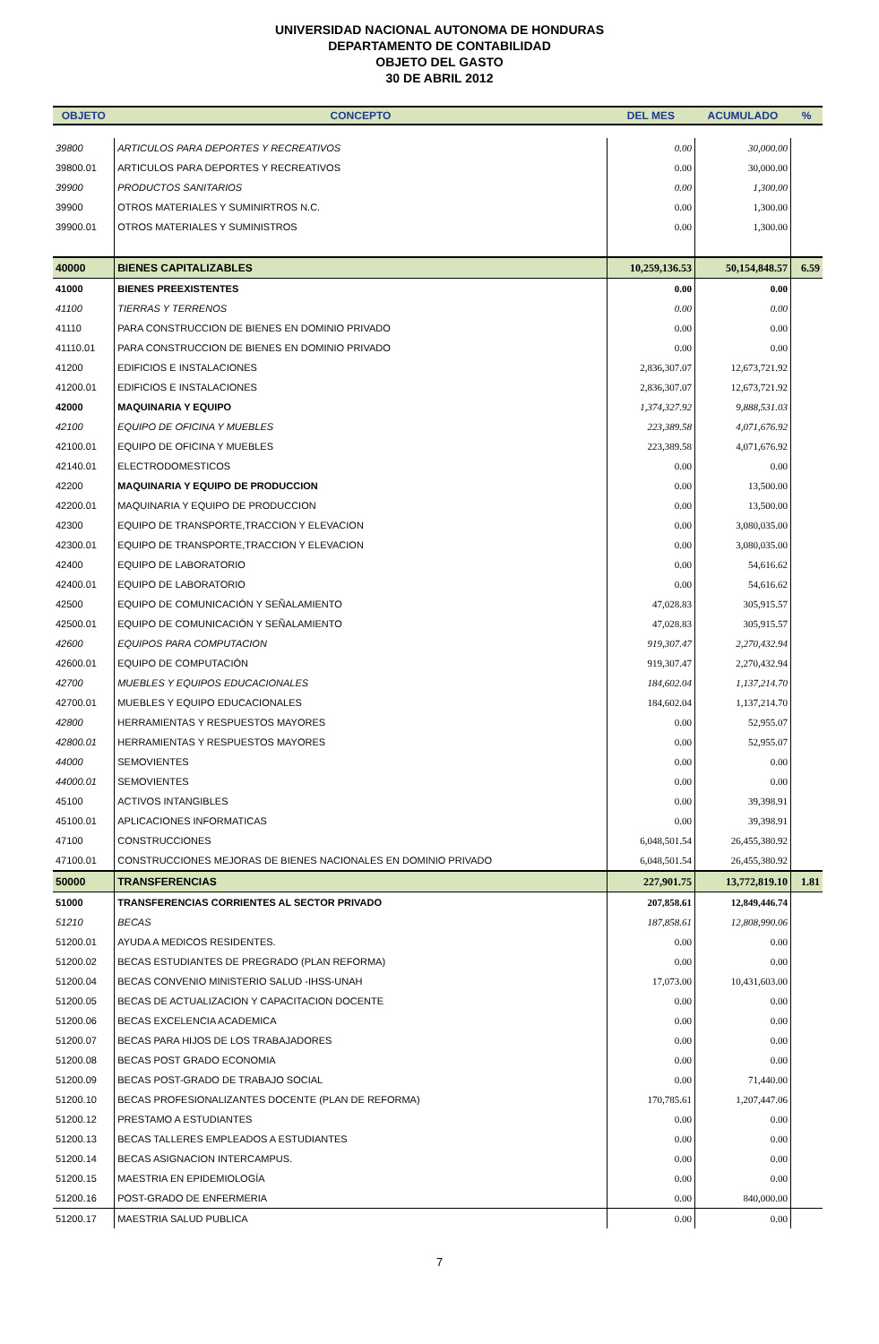UNIVERSIDAD NACIONAL AUTONOMA DE HONDURAS
DEPARTAMENTO DE CONTABILIDAD
OBJETO DEL GASTO
30 DE ABRIL 2012
| OBJETO | CONCEPTO | DEL MES | ACUMULADO | % |
| --- | --- | --- | --- | --- |
| 39800 | ARTICULOS PARA DEPORTES Y RECREATIVOS | 0.00 | 30,000.00 | |
| 39800.01 | ARTICULOS PARA DEPORTES Y RECREATIVOS | 0.00 | 30,000.00 | |
| 39900 | PRODUCTOS SANITARIOS | 0.00 | 1,300.00 | |
| 39900 | OTROS MATERIALES Y SUMINIRTROS N.C. | 0.00 | 1,300.00 | |
| 39900.01 | OTROS MATERIALES Y SUMINISTROS | 0.00 | 1,300.00 | |
| 40000 | BIENES CAPITALIZABLES | 10,259,136.53 | 50,154,848.57 | 6.59 |
| 41000 | BIENES PREEXISTENTES | 0.00 | 0.00 | |
| 41100 | TIERRAS Y TERRENOS | 0.00 | 0.00 | |
| 41110 | PARA CONSTRUCCION DE BIENES EN DOMINIO PRIVADO | 0.00 | 0.00 | |
| 41110.01 | PARA CONSTRUCCION DE BIENES EN DOMINIO PRIVADO | 0.00 | 0.00 | |
| 41200 | EDIFICIOS E INSTALACIONES | 2,836,307.07 | 12,673,721.92 | |
| 41200.01 | EDIFICIOS E INSTALACIONES | 2,836,307.07 | 12,673,721.92 | |
| 42000 | MAQUINARIA Y EQUIPO | 1,374,327.92 | 9,888,531.03 | |
| 42100 | EQUIPO DE OFICINA Y MUEBLES | 223,389.58 | 4,071,676.92 | |
| 42100.01 | EQUIPO DE OFICINA Y MUEBLES | 223,389.58 | 4,071,676.92 | |
| 42140.01 | ELECTRODOMESTICOS | 0.00 | 0.00 | |
| 42200 | MAQUINARIA Y EQUIPO DE PRODUCCION | 0.00 | 13,500.00 | |
| 42200.01 | MAQUINARIA Y EQUIPO DE PRODUCCION | 0.00 | 13,500.00 | |
| 42300 | EQUIPO DE TRANSPORTE,TRACCION Y ELEVACION | 0.00 | 3,080,035.00 | |
| 42300.01 | EQUIPO DE TRANSPORTE,TRACCION Y ELEVACION | 0.00 | 3,080,035.00 | |
| 42400 | EQUIPO DE LABORATORIO | 0.00 | 54,616.62 | |
| 42400.01 | EQUIPO DE LABORATORIO | 0.00 | 54,616.62 | |
| 42500 | EQUIPO DE COMUNICACIÓN Y SEÑALAMIENTO | 47,028.83 | 305,915.57 | |
| 42500.01 | EQUIPO DE COMUNICACIÓN Y SEÑALAMIENTO | 47,028.83 | 305,915.57 | |
| 42600 | EQUIPOS PARA COMPUTACION | 919,307.47 | 2,270,432.94 | |
| 42600.01 | EQUIPO DE COMPUTACIÓN | 919,307.47 | 2,270,432.94 | |
| 42700 | MUEBLES Y EQUIPOS EDUCACIONALES | 184,602.04 | 1,137,214.70 | |
| 42700.01 | MUEBLES Y EQUIPO EDUCACIONALES | 184,602.04 | 1,137,214.70 | |
| 42800 | HERRAMIENTAS Y RESPUESTOS MAYORES | 0.00 | 52,955.07 | |
| 42800.01 | HERRAMIENTAS Y RESPUESTOS MAYORES | 0.00 | 52,955.07 | |
| 44000 | SEMOVIENTES | 0.00 | 0.00 | |
| 44000.01 | SEMOVIENTES | 0.00 | 0.00 | |
| 45100 | ACTIVOS INTANGIBLES | 0.00 | 39,398.91 | |
| 45100.01 | APLICACIONES INFORMATICAS | 0.00 | 39,398.91 | |
| 47100 | CONSTRUCCIONES | 6,048,501.54 | 26,455,380.92 | |
| 47100.01 | CONSTRUCCIONES MEJORAS DE BIENES NACIONALES EN DOMINIO PRIVADO | 6,048,501.54 | 26,455,380.92 | |
| 50000 | TRANSFERENCIAS | 227,901.75 | 13,772,819.10 | 1.81 |
| 51000 | TRANSFERENCIAS CORRIENTES AL SECTOR PRIVADO | 207,858.61 | 12,849,446.74 | |
| 51210 | BECAS | 187,858.61 | 12,808,990.06 | |
| 51200.01 | AYUDA A MEDICOS RESIDENTES. | 0.00 | 0.00 | |
| 51200.02 | BECAS ESTUDIANTES DE PREGRADO (PLAN REFORMA) | 0.00 | 0.00 | |
| 51200.04 | BECAS CONVENIO MINISTERIO SALUD -IHSS-UNAH | 17,073.00 | 10,431,603.00 | |
| 51200.05 | BECAS DE ACTUALIZACION Y CAPACITACION DOCENTE | 0.00 | 0.00 | |
| 51200.06 | BECAS EXCELENCIA ACADEMICA | 0.00 | 0.00 | |
| 51200.07 | BECAS PARA HIJOS DE LOS TRABAJADORES | 0.00 | 0.00 | |
| 51200.08 | BECAS POST GRADO ECONOMIA | 0.00 | 0.00 | |
| 51200.09 | BECAS POST-GRADO DE TRABAJO SOCIAL | 0.00 | 71,440.00 | |
| 51200.10 | BECAS PROFESIONALIZANTES DOCENTE (PLAN DE REFORMA) | 170,785.61 | 1,207,447.06 | |
| 51200.12 | PRESTAMO A ESTUDIANTES | 0.00 | 0.00 | |
| 51200.13 | BECAS TALLERES EMPLEADOS A ESTUDIANTES | 0.00 | 0.00 | |
| 51200.14 | BECAS ASIGNACION INTERCAMPUS. | 0.00 | 0.00 | |
| 51200.15 | MAESTRIA EN EPIDEMIOLOGÍA | 0.00 | 0.00 | |
| 51200.16 | POST-GRADO DE ENFERMERIA | 0.00 | 840,000.00 | |
| 51200.17 | MAESTRIA SALUD PUBLICA | 0.00 | 0.00 | |
7